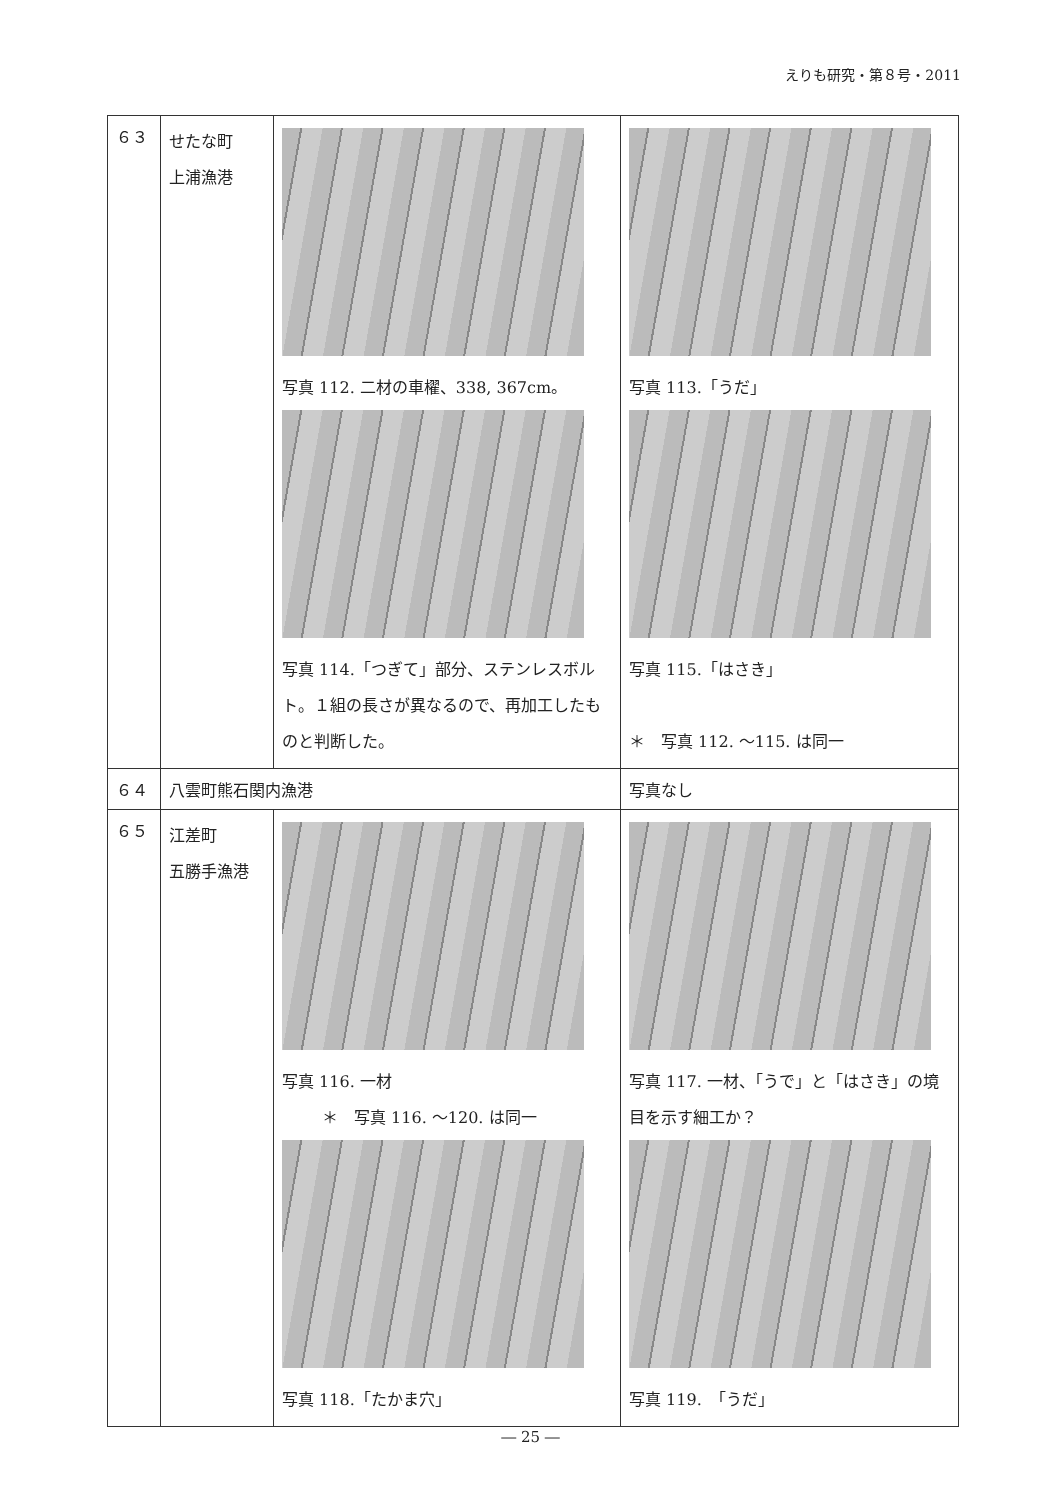えりも研究・第８号・2011
| ６３ | せたな町 上浦漁港 | 写真 112. 二材の車櫂、338, 367cm。 写真 114.「つぎて」部分、ステンレスボルト。１組の長さが異なるので、再加工したものと判断した。 | 写真 113.「うだ」 写真 115.「はさき」 ＊ 写真 112. ～115. は同一 |
| ６４ | 八雲町熊石関内漁港 | | 写真なし |
| ６５ | 江差町 五勝手漁港 | 写真 116. 一材 ＊ 写真 116. ～120. は同一 写真 118.「たかま穴」 | 写真 117. 一材、「うで」と「はさき」の境目を示す細工か？ 写真 119. 「うだ」 |
― 25 ―